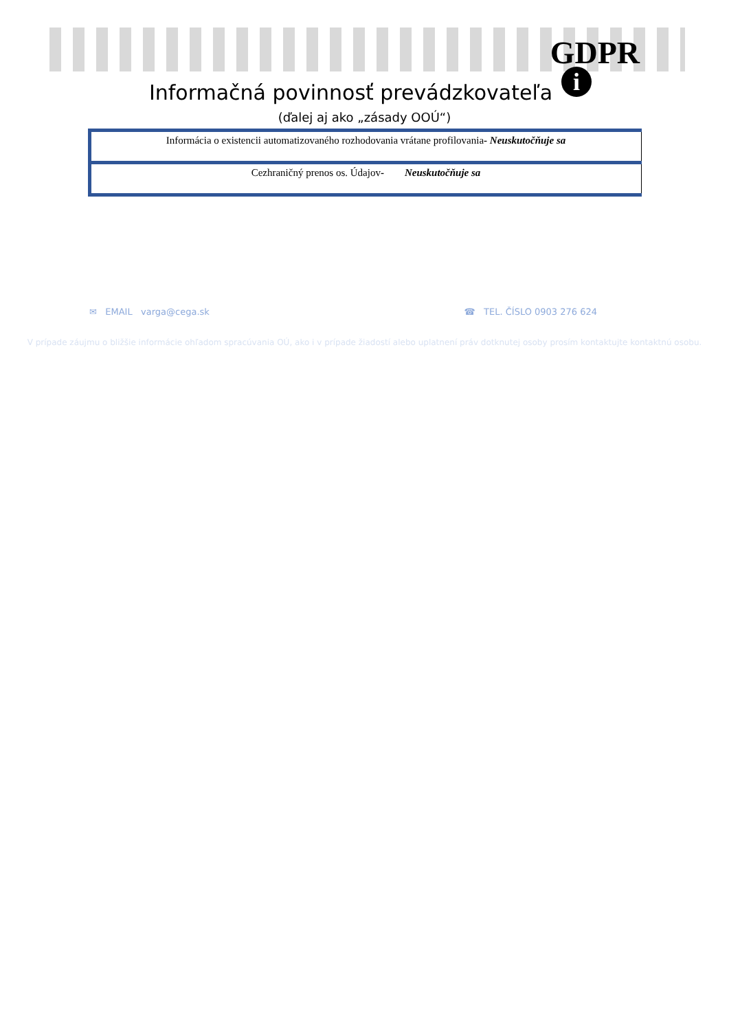GDPR
i
Informačná povinnosť prevádzkovateľa
(ďalej aj ako „zásady OOÚ“)
| Informácia o existencii automatizovaného rozhodovania vrátane profilovania - Neuskutočňuje sa |
| Cezhraničný prenos os. Údajov - Neuskutočňuje sa |
✉ EMAIL varga@cega.sk ☎ TEL. ČÍSLO 0903 276 624
V prípade záujmu o bližšie informácie ohľadom spracúvania OÚ, ako i v prípade žiadostí alebo uplatnení práv dotknutej osoby prosím kontaktujte kontaktnú osobu.